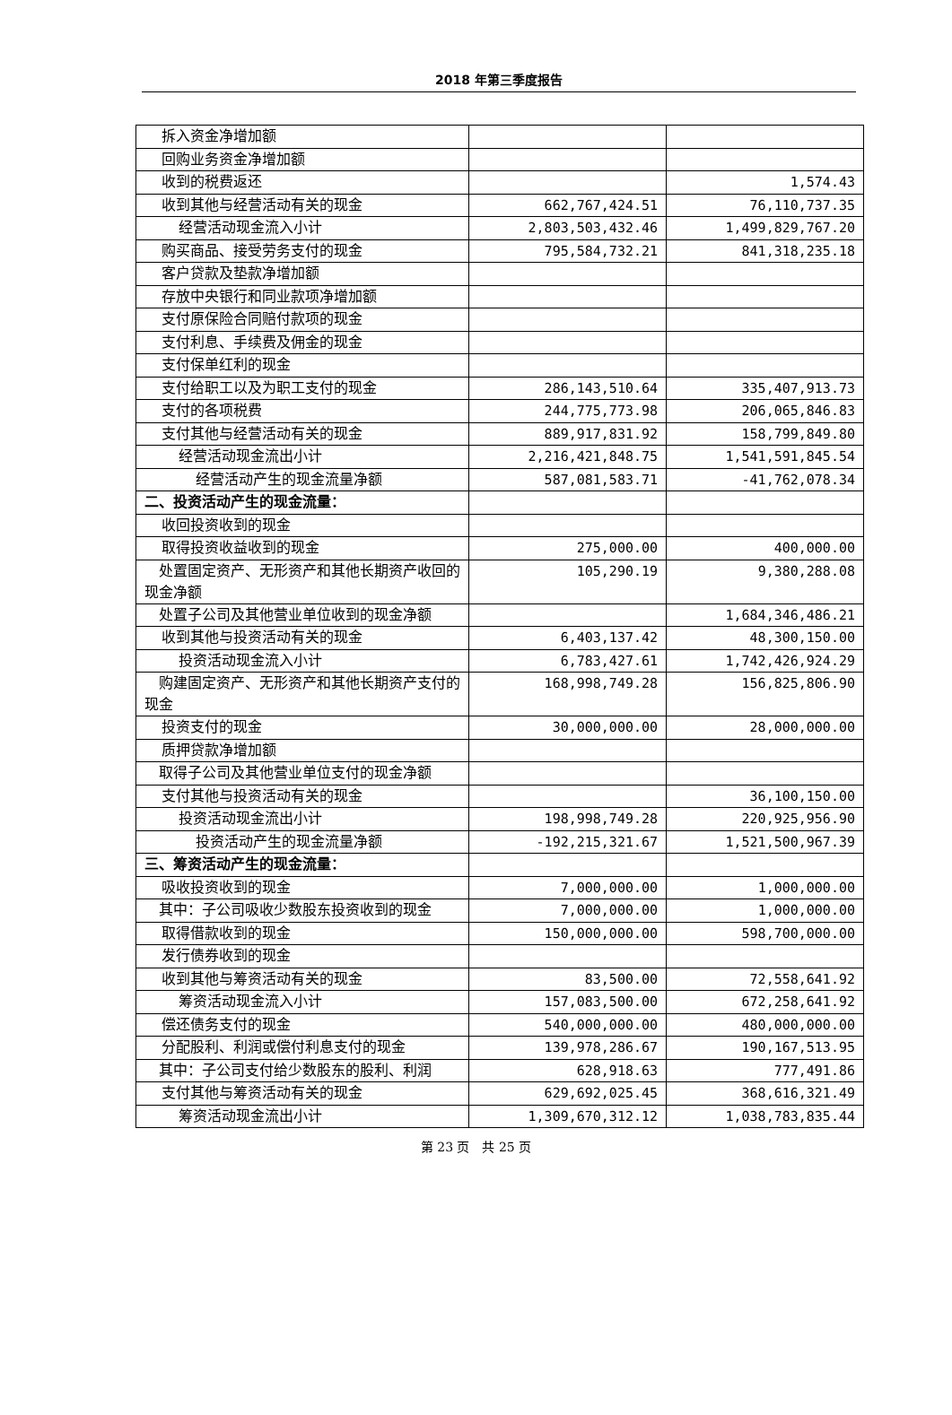2018 年第三季度报告
| 拆入资金净增加额 | | |
| 回购业务资金净增加额 | | |
| 收到的税费返还 | | 1,574.43 |
| 收到其他与经营活动有关的现金 | 662,767,424.51 | 76,110,737.35 |
| 经营活动现金流入小计 | 2,803,503,432.46 | 1,499,829,767.20 |
| 购买商品、接受劳务支付的现金 | 795,584,732.21 | 841,318,235.18 |
| 客户贷款及垫款净增加额 | | |
| 存放中央银行和同业款项净增加额 | | |
| 支付原保险合同赔付款项的现金 | | |
| 支付利息、手续费及佣金的现金 | | |
| 支付保单红利的现金 | | |
| 支付给职工以及为职工支付的现金 | 286,143,510.64 | 335,407,913.73 |
| 支付的各项税费 | 244,775,773.98 | 206,065,846.83 |
| 支付其他与经营活动有关的现金 | 889,917,831.92 | 158,799,849.80 |
| 经营活动现金流出小计 | 2,216,421,848.75 | 1,541,591,845.54 |
| 经营活动产生的现金流量净额 | 587,081,583.71 | -41,762,078.34 |
| 二、投资活动产生的现金流量： | | |
| 收回投资收到的现金 | | |
| 取得投资收益收到的现金 | 275,000.00 | 400,000.00 |
| 处置固定资产、无形资产和其他长期资产收回的现金净额 | 105,290.19 | 9,380,288.08 |
| 处置子公司及其他营业单位收到的现金净额 | | 1,684,346,486.21 |
| 收到其他与投资活动有关的现金 | 6,403,137.42 | 48,300,150.00 |
| 投资活动现金流入小计 | 6,783,427.61 | 1,742,426,924.29 |
| 购建固定资产、无形资产和其他长期资产支付的现金 | 168,998,749.28 | 156,825,806.90 |
| 投资支付的现金 | 30,000,000.00 | 28,000,000.00 |
| 质押贷款净增加额 | | |
| 取得子公司及其他营业单位支付的现金净额 | | |
| 支付其他与投资活动有关的现金 | | 36,100,150.00 |
| 投资活动现金流出小计 | 198,998,749.28 | 220,925,956.90 |
| 投资活动产生的现金流量净额 | -192,215,321.67 | 1,521,500,967.39 |
| 三、筹资活动产生的现金流量： | | |
| 吸收投资收到的现金 | 7,000,000.00 | 1,000,000.00 |
| 其中：子公司吸收少数股东投资收到的现金 | 7,000,000.00 | 1,000,000.00 |
| 取得借款收到的现金 | 150,000,000.00 | 598,700,000.00 |
| 发行债券收到的现金 | | |
| 收到其他与筹资活动有关的现金 | 83,500.00 | 72,558,641.92 |
| 筹资活动现金流入小计 | 157,083,500.00 | 672,258,641.92 |
| 偿还债务支付的现金 | 540,000,000.00 | 480,000,000.00 |
| 分配股利、利润或偿付利息支付的现金 | 139,978,286.67 | 190,167,513.95 |
| 其中：子公司支付给少数股东的股利、利润 | 628,918.63 | 777,491.86 |
| 支付其他与筹资活动有关的现金 | 629,692,025.45 | 368,616,321.49 |
| 筹资活动现金流出小计 | 1,309,670,312.12 | 1,038,783,835.44 |
第 23 页　共 25 页